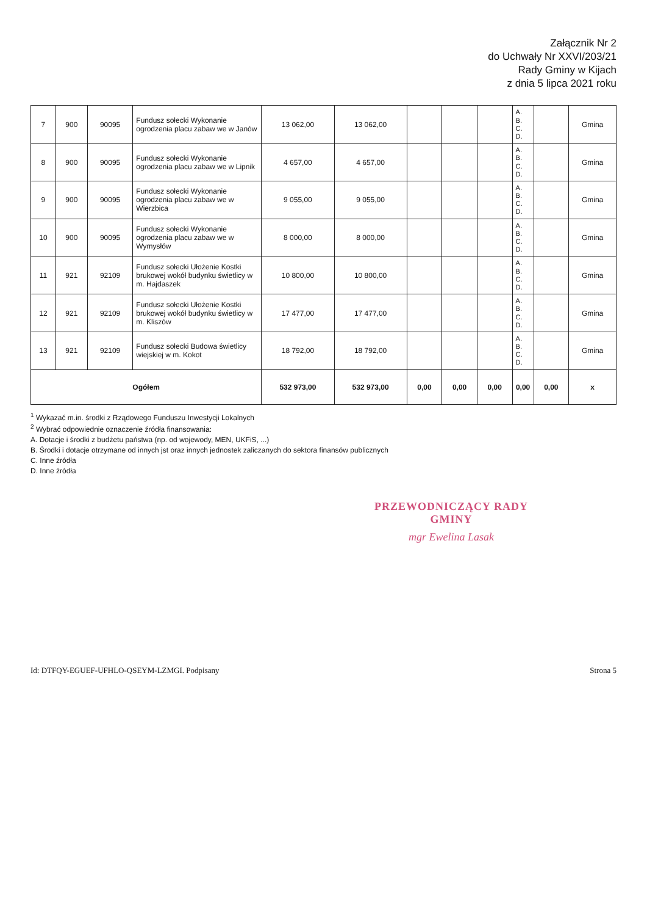Załącznik Nr 2
do Uchwały Nr XXVI/203/21
Rady Gminy w Kijach
z dnia 5 lipca 2021 roku
| 7 | 900 | 90095 | Fundusz sołecki Wykonanie ogrodzenia placu zabaw we w Janów | 13 062,00 | 13 062,00 | | | | A. B. C. D. | | Gmina |
| 8 | 900 | 90095 | Fundusz sołecki Wykonanie ogrodzenia placu zabaw we w Lipnik | 4 657,00 | 4 657,00 | | | | A. B. C. D. | | Gmina |
| 9 | 900 | 90095 | Fundusz sołecki Wykonanie ogrodzenia placu zabaw we w Wierzbica | 9 055,00 | 9 055,00 | | | | A. B. C. D. | | Gmina |
| 10 | 900 | 90095 | Fundusz sołecki Wykonanie ogrodzenia placu zabaw we w Wymysłów | 8 000,00 | 8 000,00 | | | | A. B. C. D. | | Gmina |
| 11 | 921 | 92109 | Fundusz sołecki Ułożenie Kostki brukowej wokół budynku świetlicy w m. Hajdaszek | 10 800,00 | 10 800,00 | | | | A. B. C. D. | | Gmina |
| 12 | 921 | 92109 | Fundusz sołecki Ułożenie Kostki brukowej wokół budynku świetlicy w m. Kliszów | 17 477,00 | 17 477,00 | | | | A. B. C. D. | | Gmina |
| 13 | 921 | 92109 | Fundusz sołecki Budowa świetlicy wiejskiej w m. Kokot | 18 792,00 | 18 792,00 | | | | A. B. C. D. | | Gmina |
| Ogółem | | | | 532 973,00 | 532 973,00 | 0,00 | 0,00 | 0,00 | 0,00 | 0,00 | x |
<sup>1</sup> Wykazać m.in. środki z Rządowego Funduszu Inwestycji Lokalnych
<sup>2</sup> Wybrać odpowiednie oznaczenie źródła finansowania:
A. Dotacje i środki z budżetu państwa (np. od wojewody, MEN, UKFiS, ...)
B. Środki i dotacje otrzymane od innych jst oraz innych jednostek zaliczanych do sektora finansów publicznych
C. Inne źródła
D. Inne źródła
PRZEWODNICZĄCY RADY GMINY
mgr Ewelina Lasak
Id: DTFQY-EGUEF-UFHLO-QSEYM-LZMGI. Podpisany Strona 5